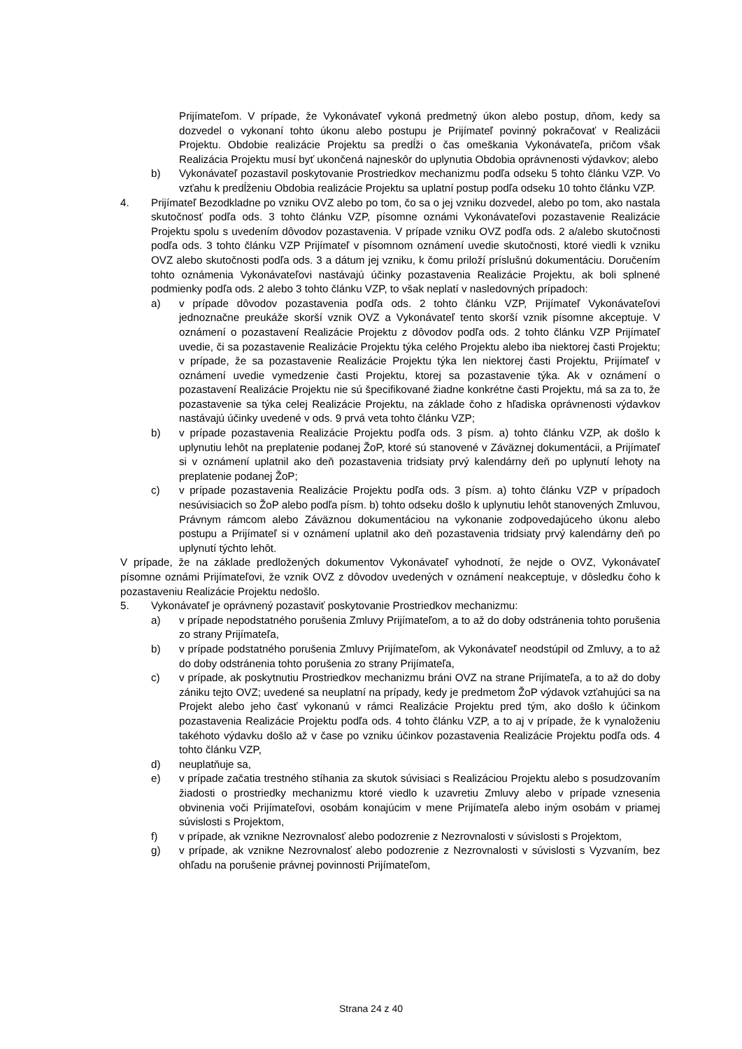Prijímateľom. V prípade, že Vykonávateľ vykoná predmetný úkon alebo postup, dňom, kedy sa dozvedel o vykonaní tohto úkonu alebo postupu je Prijímateľ povinný pokračovať v Realizácii Projektu. Obdobie realizácie Projektu sa predĺži o čas omeškania Vykonávateľa, pričom však Realizácia Projektu musí byť ukončená najneskôr do uplynutia Obdobia oprávnenosti výdavkov; alebo
b) Vykonávateľ pozastavil poskytovanie Prostriedkov mechanizmu podľa odseku 5 tohto článku VZP. Vo vzťahu k predĺženiu Obdobia realizácie Projektu sa uplatní postup podľa odseku 10 tohto článku VZP.
4. Prijímateľ Bezodkladne po vzniku OVZ alebo po tom, čo sa o jej vzniku dozvedel, alebo po tom, ako nastala skutočnosť podľa ods. 3 tohto článku VZP, písomne oznámi Vykonávateľovi pozastavenie Realizácie Projektu spolu s uvedením dôvodov pozastavenia. V prípade vzniku OVZ podľa ods. 2 a/alebo skutočnosti podľa ods. 3 tohto článku VZP Prijímateľ v písomnom oznámení uvedie skutočnosti, ktoré viedli k vzniku OVZ alebo skutočnosti podľa ods. 3 a dátum jej vzniku, k čomu priloží príslušnú dokumentáciu. Doručením tohto oznámenia Vykonávateľovi nastávajú účinky pozastavenia Realizácie Projektu, ak boli splnené podmienky podľa ods. 2 alebo 3 tohto článku VZP, to však neplatí v nasledovných prípadoch:
a) v prípade dôvodov pozastavenia podľa ods. 2 tohto článku VZP, Prijímateľ Vykonávateľovi jednoznačne preukáže skorší vznik OVZ a Vykonávateľ tento skorší vznik písomne akceptuje. V oznámení o pozastavení Realizácie Projektu z dôvodov podľa ods. 2 tohto článku VZP Prijímateľ uvedie, či sa pozastavenie Realizácie Projektu týka celého Projektu alebo iba niektorej časti Projektu; v prípade, že sa pozastavenie Realizácie Projektu týka len niektorej časti Projektu, Prijímateľ v oznámení uvedie vymedzenie časti Projektu, ktorej sa pozastavenie týka. Ak v oznámení o pozastavení Realizácie Projektu nie sú špecifikované žiadne konkrétne časti Projektu, má sa za to, že pozastavenie sa týka celej Realizácie Projektu, na základe čoho z hľadiska oprávnenosti výdavkov nastávajú účinky uvedené v ods. 9 prvá veta tohto článku VZP;
b) v prípade pozastavenia Realizácie Projektu podľa ods. 3 písm. a) tohto článku VZP, ak došlo k uplynutiu lehôt na preplatenie podanej ŽoP, ktoré sú stanovené v Záväznej dokumentácii, a Prijímateľ si v oznámení uplatnil ako deň pozastavenia tridsiaty prvý kalendárny deň po uplynutí lehoty na preplatenie podanej ŽoP;
c) v prípade pozastavenia Realizácie Projektu podľa ods. 3 písm. a) tohto článku VZP v prípadoch nesúvisiacich so ŽoP alebo podľa písm. b) tohto odseku došlo k uplynutiu lehôt stanovených Zmluvou, Právnym rámcom alebo Záväznou dokumentáciou na vykonanie zodpovedajúceho úkonu alebo postupu a Prijímateľ si v oznámení uplatnil ako deň pozastavenia tridsiaty prvý kalendárny deň po uplynutí týchto lehôt.
V prípade, že na základe predložených dokumentov Vykonávateľ vyhodnotí, že nejde o OVZ, Vykonávateľ písomne oznámi Prijímateľovi, že vznik OVZ z dôvodov uvedených v oznámení neakceptuje, v dôsledku čoho k pozastaveniu Realizácie Projektu nedošlo.
5. Vykonávateľ je oprávnený pozastaviť poskytovanie Prostriedkov mechanizmu:
a) v prípade nepodstatného porušenia Zmluvy Prijímateľom, a to až do doby odstránenia tohto porušenia zo strany Prijímateľa,
b) v prípade podstatného porušenia Zmluvy Prijímateľom, ak Vykonávateľ neodstúpil od Zmluvy, a to až do doby odstránenia tohto porušenia zo strany Prijímateľa,
c) v prípade, ak poskytnutiu Prostriedkov mechanizmu bráni OVZ na strane Prijímateľa, a to až do doby zániku tejto OVZ; uvedené sa neuplatní na prípady, kedy je predmetom ŽoP výdavok vzťahujúci sa na Projekt alebo jeho časť vykonanú v rámci Realizácie Projektu pred tým, ako došlo k účinkom pozastavenia Realizácie Projektu podľa ods. 4 tohto článku VZP, a to aj v prípade, že k vynaloženiu takéhoto výdavku došlo až v čase po vzniku účinkov pozastavenia Realizácie Projektu podľa ods. 4 tohto článku VZP,
d) neuplatňuje sa,
e) v prípade začatia trestného stíhania za skutok súvisiaci s Realizáciou Projektu alebo s posudzovaním žiadosti o prostriedky mechanizmu ktoré viedlo k uzavretiu Zmluvy alebo v prípade vznesenia obvinenia voči Prijímateľovi, osobám konajúcim v mene Prijímateľa alebo iným osobám v priamej súvislosti s Projektom,
f) v prípade, ak vznikne Nezrovnalosť alebo podozrenie z Nezrovnalosti v súvislosti s Projektom,
g) v prípade, ak vznikne Nezrovnalosť alebo podozrenie z Nezrovnalosti v súvislosti s Vyzvaním, bez ohľadu na porušenie právnej povinnosti Prijímateľom,
Strana 24 z 40